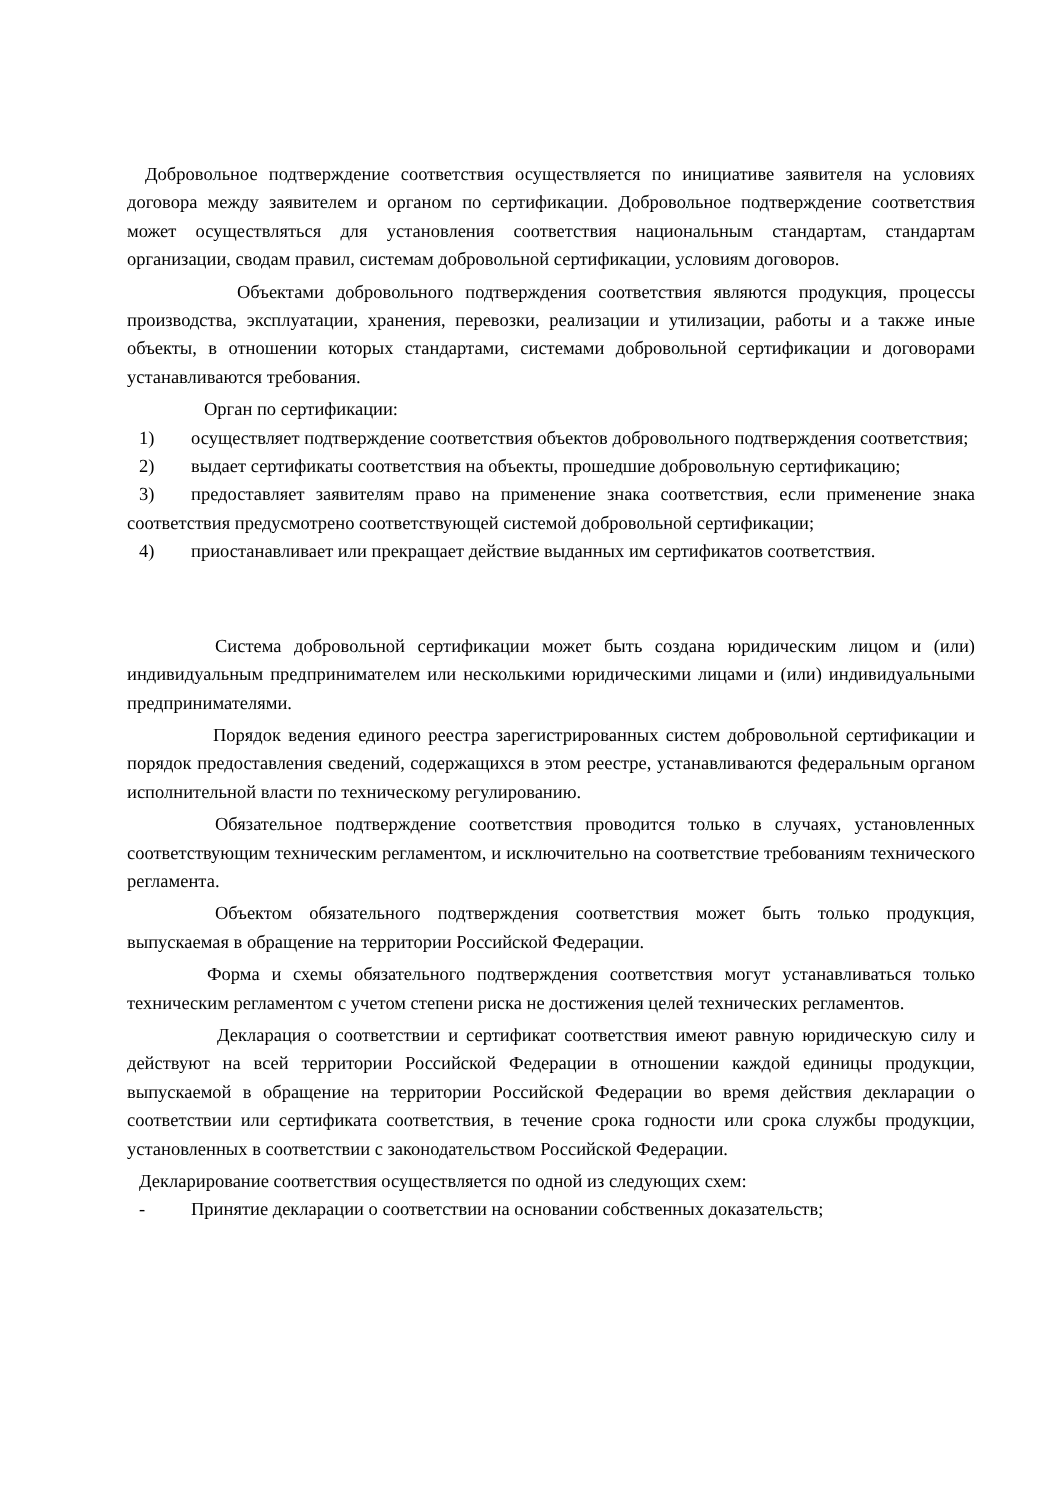Добровольное подтверждение соответствия осуществляется по инициативе заявителя на условиях договора между заявителем и органом по сертификации. Добровольное подтверждение соответствия может осуществляться для установления соответствия национальным стандартам, стандартам организации, сводам правил, системам добровольной сертификации, условиям договоров.
Объектами добровольного подтверждения соответствия являются продукция, процессы производства, эксплуатации, хранения, перевозки, реализации и утилизации, работы и а также иные объекты, в отношении которых стандартами, системами добровольной сертификации и договорами устанавливаются требования.
Орган по сертификации:
1) осуществляет подтверждение соответствия объектов добровольного подтверждения соответствия;
2) выдает сертификаты соответствия на объекты, прошедшие добровольную сертификацию;
3) предоставляет заявителям право на применение знака соответствия, если применение знака соответствия предусмотрено соответствующей системой добровольной сертификации;
4) приостанавливает или прекращает действие выданных им сертификатов соответствия.
Система добровольной сертификации может быть создана юридическим лицом и (или) индивидуальным предпринимателем или несколькими юридическими лицами и (или) индивидуальными предпринимателями.
Порядок ведения единого реестра зарегистрированных систем добровольной сертификации и порядок предоставления сведений, содержащихся в этом реестре, устанавливаются федеральным органом исполнительной власти по техническому регулированию.
Обязательное подтверждение соответствия проводится только в случаях, установленных соответствующим техническим регламентом, и исключительно на соответствие требованиям технического регламента.
Объектом обязательного подтверждения соответствия может быть только продукция, выпускаемая в обращение на территории Российской Федерации.
Форма и схемы обязательного подтверждения соответствия могут устанавливаться только техническим регламентом с учетом степени риска не достижения целей технических регламентов.
Декларация о соответствии и сертификат соответствия имеют равную юридическую силу и действуют на всей территории Российской Федерации в отношении каждой единицы продукции, выпускаемой в обращение на территории Российской Федерации во время действия декларации о соответствии или сертификата соответствия, в течение срока годности или срока службы продукции, установленных в соответствии с законодательством Российской Федерации.
Декларирование соответствия осуществляется по одной из следующих схем:
- Принятие декларации о соответствии на основании собственных доказательств;